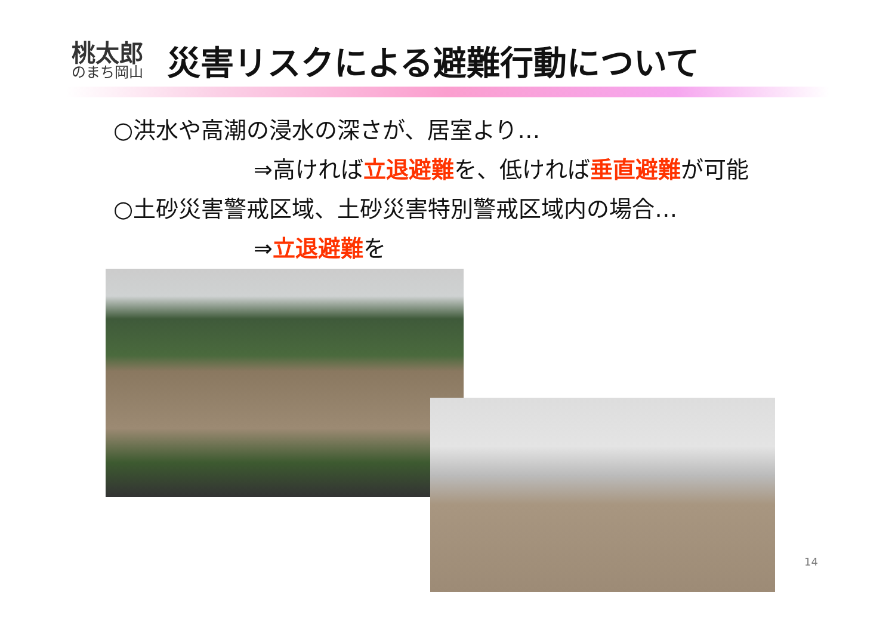桃太郎
のまち岡山
災害リスクによる避難行動について
○洪水や高潮の浸水の深さが、居室より…
⇒高ければ立退避難を、低ければ垂直避難が可能
○土砂災害警戒区域、土砂災害特別警戒区域内の場合…
⇒立退避難を
14